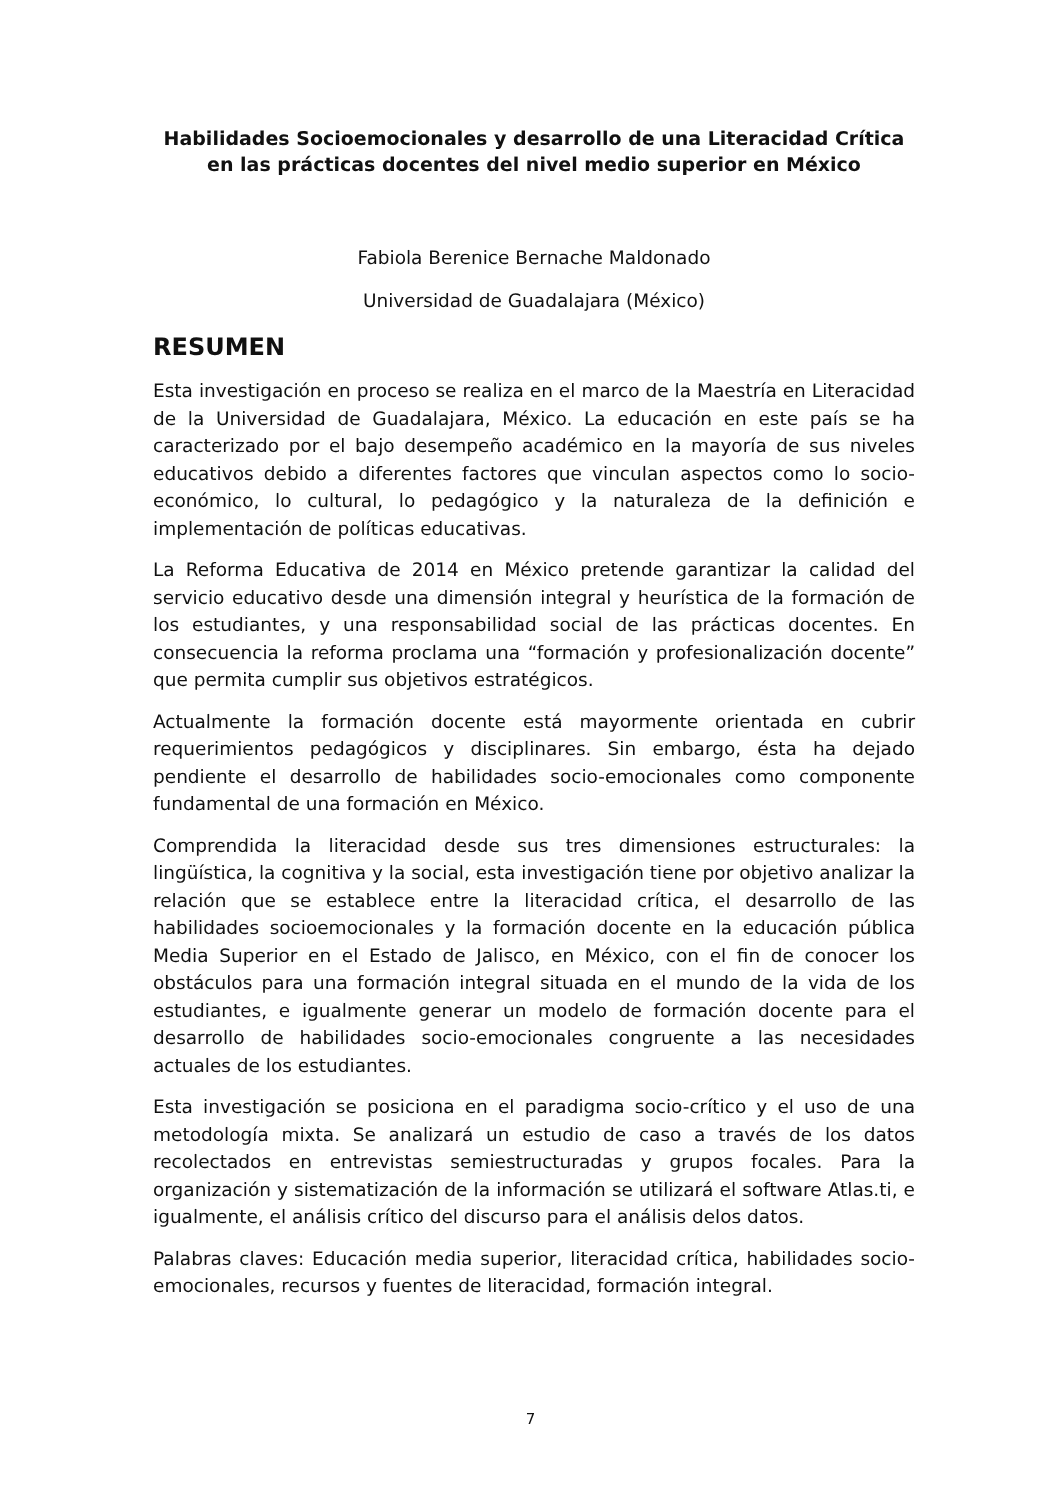Habilidades Socioemocionales y desarrollo de una Literacidad Crítica en las prácticas docentes del nivel medio superior en México
Fabiola Berenice Bernache Maldonado
Universidad de Guadalajara (México)
RESUMEN
Esta investigación en proceso se realiza en el marco de la Maestría en Literacidad de la Universidad de Guadalajara, México. La educación en este país se ha caracterizado por el bajo desempeño académico en la mayoría de sus niveles educativos debido a diferentes factores que vinculan aspectos como lo socio-económico, lo cultural, lo pedagógico y la naturaleza de la definición e implementación de políticas educativas.
La Reforma Educativa de 2014 en México pretende garantizar la calidad del servicio educativo desde una dimensión integral y heurística de la formación de los estudiantes, y una responsabilidad social de las prácticas docentes. En consecuencia la reforma proclama una “formación y profesionalización docente” que permita cumplir sus objetivos estratégicos.
Actualmente la formación docente está mayormente orientada en cubrir requerimientos pedagógicos y disciplinares. Sin embargo, ésta ha dejado pendiente el desarrollo de habilidades socio-emocionales como componente fundamental de una formación en México.
Comprendida la literacidad desde sus tres dimensiones estructurales: la lingüística, la cognitiva y la social, esta investigación tiene por objetivo analizar la relación que se establece entre la literacidad crítica, el desarrollo de las habilidades socioemocionales y la formación docente en la educación pública Media Superior en el Estado de Jalisco, en México, con el fin de conocer los obstáculos para una formación integral situada en el mundo de la vida de los estudiantes, e igualmente generar un modelo de formación docente para el desarrollo de habilidades socio-emocionales congruente a las necesidades actuales de los estudiantes.
Esta investigación se posiciona en el paradigma socio-crítico y el uso de una metodología mixta. Se analizará un estudio de caso a través de los datos recolectados en entrevistas semiestructuradas y grupos focales. Para la organización y sistematización de la información se utilizará el software Atlas.ti, e igualmente, el análisis crítico del discurso para el análisis delos datos.
Palabras claves: Educación media superior, literacidad crítica, habilidades socio-emocionales, recursos y fuentes de literacidad, formación integral.
7